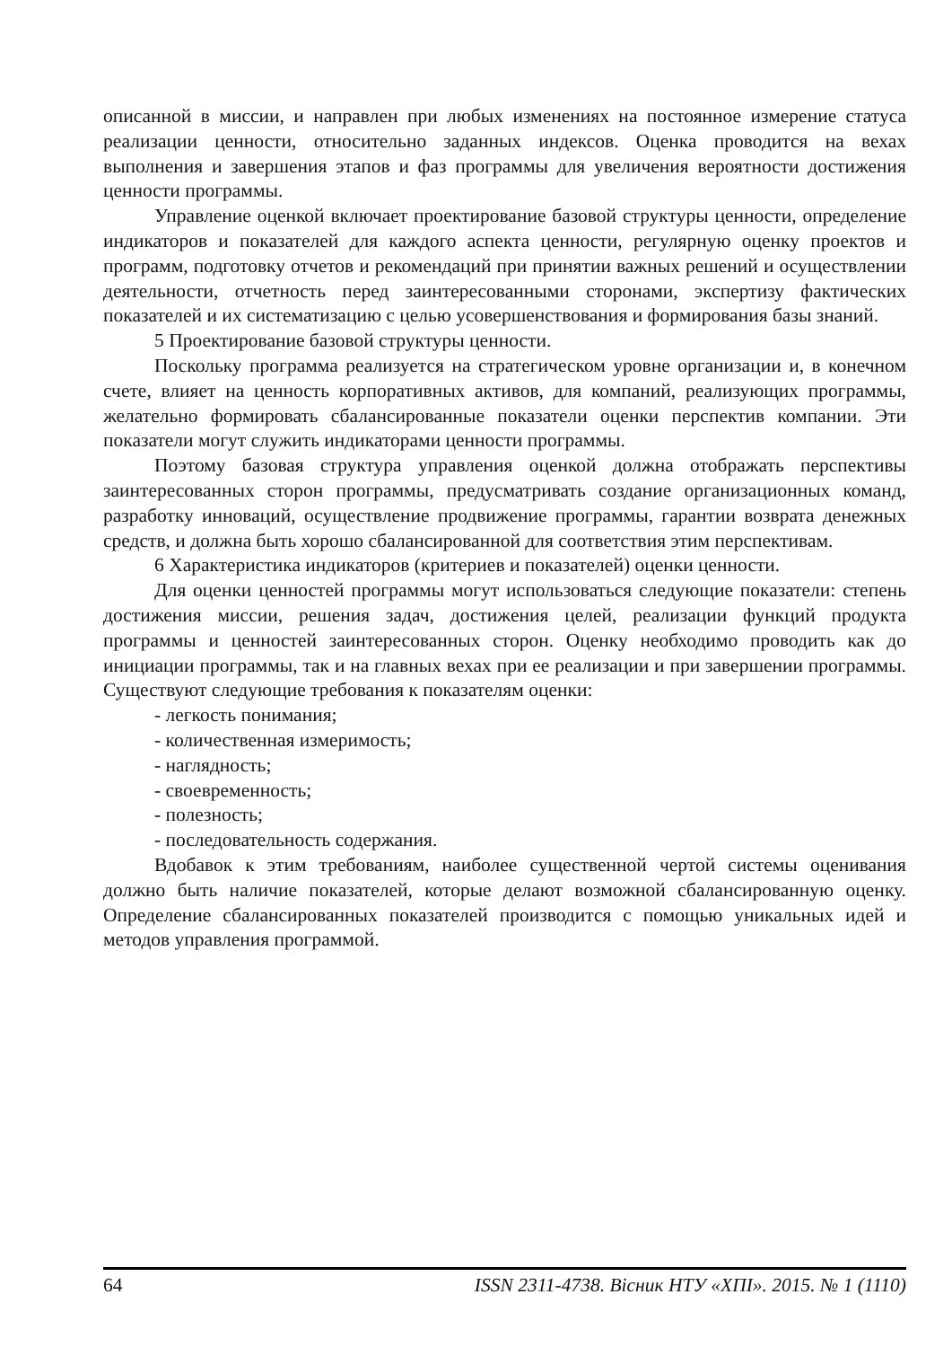описанной в миссии, и направлен при любых изменениях на постоянное измерение статуса реализации ценности, относительно заданных индексов. Оценка проводится на вехах выполнения и завершения этапов и фаз программы для увеличения вероятности достижения ценности программы.
Управление оценкой включает проектирование базовой структуры ценности, определение индикаторов и показателей для каждого аспекта ценности, регулярную оценку проектов и программ, подготовку отчетов и рекомендаций при принятии важных решений и осуществлении деятельности, отчетность перед заинтересованными сторонами, экспертизу фактических показателей и их систематизацию с целью усовершенствования и формирования базы знаний.
5 Проектирование базовой структуры ценности.
Поскольку программа реализуется на стратегическом уровне организации и, в конечном счете, влияет на ценность корпоративных активов, для компаний, реализующих программы, желательно формировать сбалансированные показатели оценки перспектив компании. Эти показатели могут служить индикаторами ценности программы.
Поэтому базовая структура управления оценкой должна отображать перспективы заинтересованных сторон программы, предусматривать создание организационных команд, разработку инноваций, осуществление продвижение программы, гарантии возврата денежных средств, и должна быть хорошо сбалансированной для соответствия этим перспективам.
6 Характеристика индикаторов (критериев и показателей) оценки ценности.
Для оценки ценностей программы могут использоваться следующие показатели: степень достижения миссии, решения задач, достижения целей, реализации функций продукта программы и ценностей заинтересованных сторон. Оценку необходимо проводить как до инициации программы, так и на главных вехах при ее реализации и при завершении программы. Существуют следующие требования к показателям оценки:
- легкость понимания;
- количественная измеримость;
- наглядность;
- своевременность;
- полезность;
- последовательность содержания.
Вдобавок к этим требованиям, наиболее существенной чертой системы оценивания должно быть наличие показателей, которые делают возможной сбалансированную оценку. Определение сбалансированных показателей производится с помощью уникальных идей и методов управления программой.
64 ISSN 2311-4738. Вісник НТУ «ХПІ». 2015. № 1 (1110)